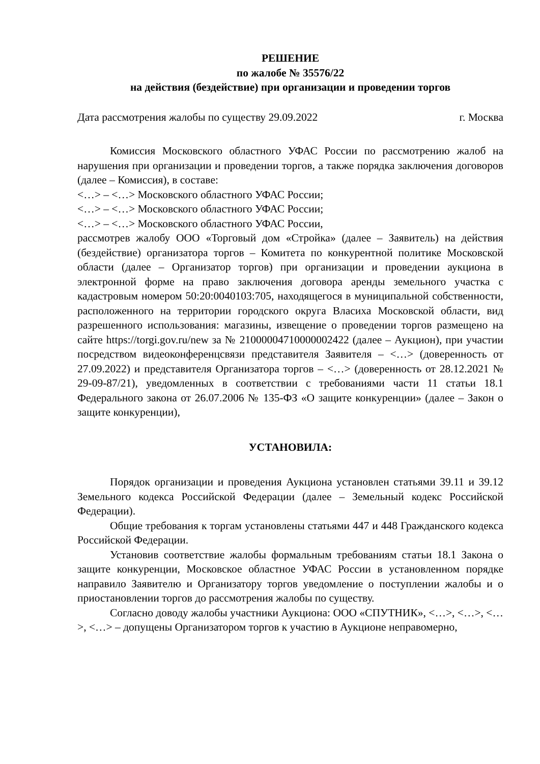РЕШЕНИЕ
по жалобе № 35576/22
на действия (бездействие) при организации и проведении торгов
Дата рассмотрения жалобы по существу 29.09.2022 г. Москва
Комиссия Московского областного УФАС России по рассмотрению жалоб на нарушения при организации и проведении торгов, а также порядка заключения договоров (далее – Комиссия), в составе:
<…> – <…> Московского областного УФАС России;
<…> – <…> Московского областного УФАС России;
<…> – <…> Московского областного УФАС России,
рассмотрев жалобу ООО «Торговый дом «Стройка» (далее – Заявитель) на действия (бездействие) организатора торгов – Комитета по конкурентной политике Московской области (далее – Организатор торгов) при организации и проведении аукциона в электронной форме на право заключения договора аренды земельного участка с кадастровым номером 50:20:0040103:705, находящегося в муниципальной собственности, расположенного на территории городского округа Власиха Московской области, вид разрешенного использования: магазины, извещение о проведении торгов размещено на сайте https://torgi.gov.ru/new за № 21000004710000002422 (далее – Аукцион), при участии посредством видеоконференцсвязи представителя Заявителя – <…> (доверенность от 27.09.2022) и представителя Организатора торгов – <…> (доверенность от 28.12.2021 № 29-09-87/21), уведомленных в соответствии с требованиями части 11 статьи 18.1 Федерального закона от 26.07.2006 № 135-ФЗ «О защите конкуренции» (далее – Закон о защите конкуренции),
УСТАНОВИЛА:
Порядок организации и проведения Аукциона установлен статьями 39.11 и 39.12 Земельного кодекса Российской Федерации (далее – Земельный кодекс Российской Федерации).
Общие требования к торгам установлены статьями 447 и 448 Гражданского кодекса Российской Федерации.
Установив соответствие жалобы формальным требованиям статьи 18.1 Закона о защите конкуренции, Московское областное УФАС России в установленном порядке направило Заявителю и Организатору торгов уведомление о поступлении жалобы и о приостановлении торгов до рассмотрения жалобы по существу.
Согласно доводу жалобы участники Аукциона: ООО «СПУТНИК», <…>, <…>, <…>, <…> – допущены Организатором торгов к участию в Аукционе неправомерно,